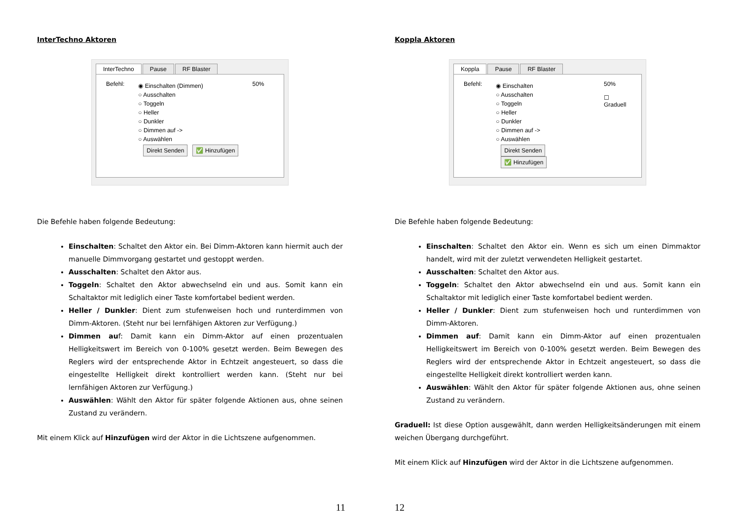InterTechno Aktoren
InterTechno Pause RF Blaster
Befehl:
◉ Einschalten (Dimmen)
○ Ausschalten
○ Toggeln
○ Heller
○ Dunkler
○ Dimmen auf ->
○ Auswählen
Direkt Senden ✅ Hinzufügen
50%
Die Befehle haben folgende Bedeutung:
Einschalten: Schaltet den Aktor ein. Bei Dimm-Aktoren kann hiermit auch der manuelle Dimmvorgang gestartet und gestoppt werden.
Ausschalten: Schaltet den Aktor aus.
Toggeln: Schaltet den Aktor abwechselnd ein und aus. Somit kann ein Schaltaktor mit lediglich einer Taste komfortabel bedient werden.
Heller / Dunkler: Dient zum stufenweisen hoch und runterdimmen von Dimm-Aktoren. (Steht nur bei lernfähigen Aktoren zur Verfügung.)
Dimmen auf: Damit kann ein Dimm-Aktor auf einen prozentualen Helligkeitswert im Bereich von 0-100% gesetzt werden. Beim Bewegen des Reglers wird der entsprechende Aktor in Echtzeit angesteuert, so dass die eingestellte Helligkeit direkt kontrolliert werden kann. (Steht nur bei lernfähigen Aktoren zur Verfügung.)
Auswählen: Wählt den Aktor für später folgende Aktionen aus, ohne seinen Zustand zu verändern.
Mit einem Klick auf Hinzufügen wird der Aktor in die Lichtszene aufgenommen.
11
Koppla Aktoren
Koppla Pause RF Blaster
Befehl:
◉ Einschalten
○ Ausschalten
○ Toggeln
○ Heller
○ Dunkler
○ Dimmen auf ->
○ Auswählen
Direkt Senden ✅ Hinzufügen
50%
☐ Graduell
Die Befehle haben folgende Bedeutung:
Einschalten: Schaltet den Aktor ein. Wenn es sich um einen Dimmaktor handelt, wird mit der zuletzt verwendeten Helligkeit gestartet.
Ausschalten: Schaltet den Aktor aus.
Toggeln: Schaltet den Aktor abwechselnd ein und aus. Somit kann ein Schaltaktor mit lediglich einer Taste komfortabel bedient werden.
Heller / Dunkler: Dient zum stufenweisen hoch und runterdimmen von Dimm-Aktoren.
Dimmen auf: Damit kann ein Dimm-Aktor auf einen prozentualen Helligkeitswert im Bereich von 0-100% gesetzt werden. Beim Bewegen des Reglers wird der entsprechende Aktor in Echtzeit angesteuert, so dass die eingestellte Helligkeit direkt kontrolliert werden kann.
Auswählen: Wählt den Aktor für später folgende Aktionen aus, ohne seinen Zustand zu verändern.
Graduell: Ist diese Option ausgewählt, dann werden Helligkeitsänderungen mit einem weichen Übergang durchgeführt.
Mit einem Klick auf Hinzufügen wird der Aktor in die Lichtszene aufgenommen.
12